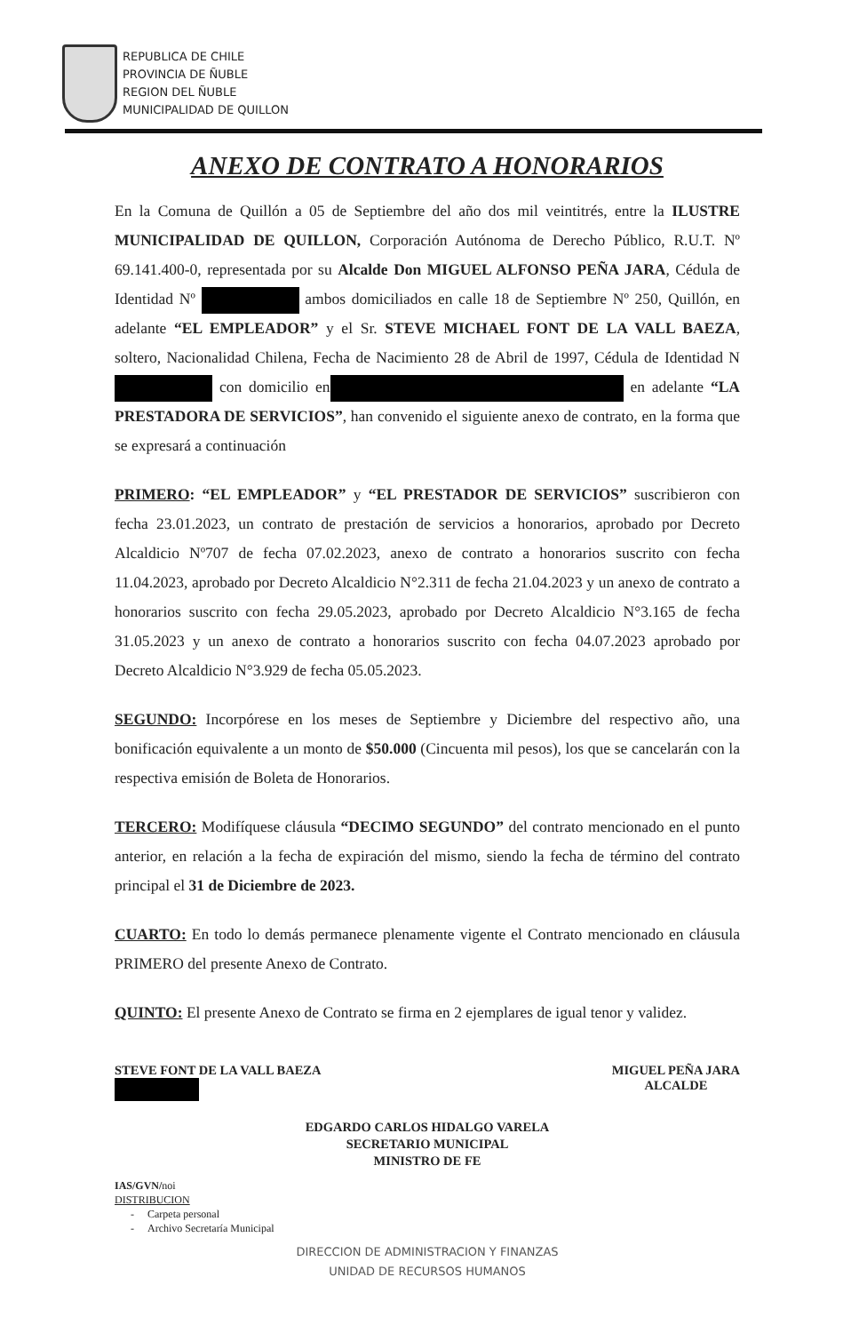REPUBLICA DE CHILE
PROVINCIA DE ÑUBLE
REGION DEL ÑUBLE
MUNICIPALIDAD DE QUILLON
ANEXO DE CONTRATO A HONORARIOS
En la Comuna de Quillón a 05 de Septiembre del año dos mil veintitrés, entre la ILUSTRE MUNICIPALIDAD DE QUILLON, Corporación Autónoma de Derecho Público, R.U.T. Nº 69.141.400-0, representada por su Alcalde Don MIGUEL ALFONSO PEÑA JARA, Cédula de Identidad Nº ambos domiciliados en calle 18 de Septiembre Nº 250, Quillón, en adelante “EL EMPLEADOR” y el Sr. STEVE MICHAEL FONT DE LA VALL BAEZA, soltero, Nacionalidad Chilena, Fecha de Nacimiento 28 de Abril de 1997, Cédula de Identidad N con domicilio en en adelante “LA PRESTADORA DE SERVICIOS”, han convenido el siguiente anexo de contrato, en la forma que se expresará a continuación
PRIMERO: “EL EMPLEADOR” y “EL PRESTADOR DE SERVICIOS” suscribieron con fecha 23.01.2023, un contrato de prestación de servicios a honorarios, aprobado por Decreto Alcaldicio Nº707 de fecha 07.02.2023, anexo de contrato a honorarios suscrito con fecha 11.04.2023, aprobado por Decreto Alcaldicio N°2.311 de fecha 21.04.2023 y un anexo de contrato a honorarios suscrito con fecha 29.05.2023, aprobado por Decreto Alcaldicio N°3.165 de fecha 31.05.2023 y un anexo de contrato a honorarios suscrito con fecha 04.07.2023 aprobado por Decreto Alcaldicio N°3.929 de fecha 05.05.2023.
SEGUNDO: Incorpórese en los meses de Septiembre y Diciembre del respectivo año, una bonificación equivalente a un monto de $50.000 (Cincuenta mil pesos), los que se cancelarán con la respectiva emisión de Boleta de Honorarios.
TERCERO: Modifíquese cláusula “DECIMO SEGUNDO” del contrato mencionado en el punto anterior, en relación a la fecha de expiración del mismo, siendo la fecha de término del contrato principal el 31 de Diciembre de 2023.
CUARTO: En todo lo demás permanece plenamente vigente el Contrato mencionado en cláusula PRIMERO del presente Anexo de Contrato.
QUINTO: El presente Anexo de Contrato se firma en 2 ejemplares de igual tenor y validez.
STEVE FONT DE LA VALL BAEZA
MIGUEL PEÑA JARA
ALCALDE
EDGARDO CARLOS HIDALGO VARELA
SECRETARIO MUNICIPAL
MINISTRO DE FE
IAS/GVN/noi
DISTRIBUCION
- Carpeta personal
- Archivo Secretaría Municipal
DIRECCION DE ADMINISTRACION Y FINANZAS
UNIDAD DE RECURSOS HUMANOS